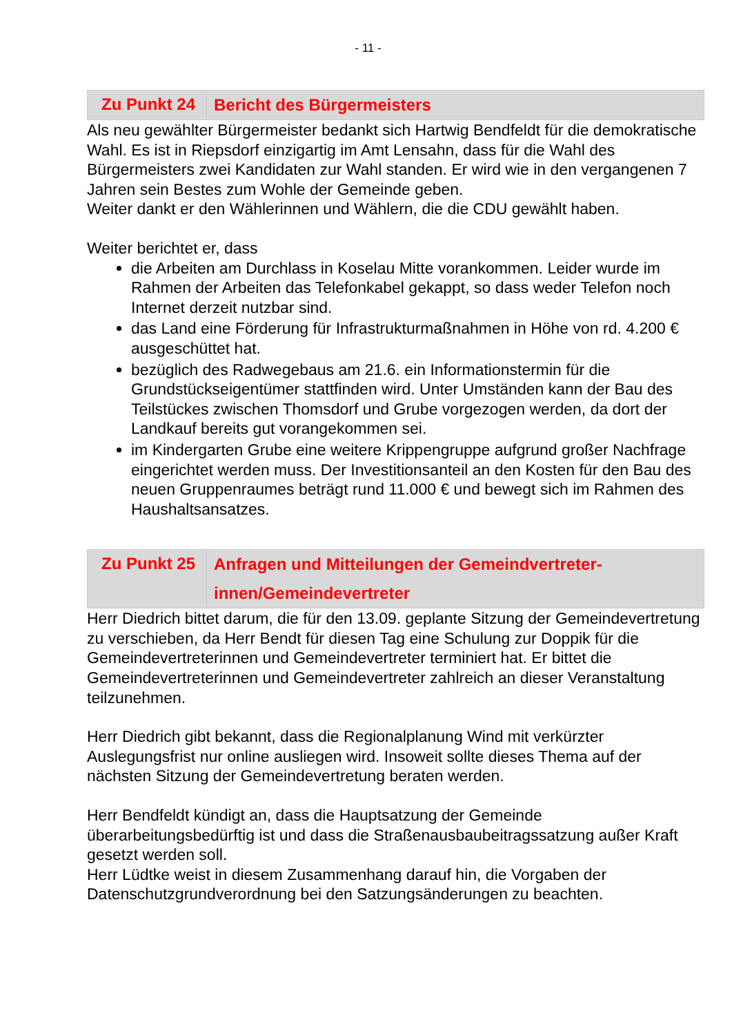- 11 -
Zu Punkt 24
Bericht des Bürgermeisters
Als neu gewählter Bürgermeister bedankt sich Hartwig Bendfeldt für die demokratische Wahl. Es ist in Riepsdorf einzigartig im Amt Lensahn, dass für die Wahl des Bürgermeisters zwei Kandidaten zur Wahl standen. Er wird wie in den vergangenen 7 Jahren sein Bestes zum Wohle der Gemeinde geben.
Weiter dankt er den Wählerinnen und Wählern, die die CDU gewählt haben.
Weiter berichtet er, dass
die Arbeiten am Durchlass in Koselau Mitte vorankommen. Leider wurde im Rahmen der Arbeiten das Telefonkabel gekappt, so dass weder Telefon noch Internet derzeit nutzbar sind.
das Land eine Förderung für Infrastrukturmaßnahmen in Höhe von rd. 4.200 € ausgeschüttet hat.
bezüglich des Radwegebaus am 21.6. ein Informationstermin für die Grundstückseigentümer stattfinden wird. Unter Umständen kann der Bau des Teilstückes zwischen Thomsdorf und Grube vorgezogen werden, da dort der Landkauf bereits gut vorangekommen sei.
im Kindergarten Grube eine weitere Krippengruppe aufgrund großer Nachfrage eingerichtet werden muss. Der Investitionsanteil an den Kosten für den Bau des neuen Gruppenraumes beträgt rund 11.000 € und bewegt sich im Rahmen des Haushaltsansatzes.
Zu Punkt 25
Anfragen und Mitteilungen der Gemeindvertreter-
innen/Gemeindevertreter
Herr Diedrich bittet darum, die für den 13.09. geplante Sitzung der Gemeindevertretung zu verschieben, da Herr Bendt für diesen Tag eine Schulung zur Doppik für die Gemeindevertreterinnen und Gemeindevertreter terminiert hat. Er bittet die Gemeindevertreterinnen und Gemeindevertreter zahlreich an dieser Veranstaltung teilzunehmen.
Herr Diedrich gibt bekannt, dass die Regionalplanung Wind mit verkürzter Auslegungsfrist nur online ausliegen wird. Insoweit sollte dieses Thema auf der nächsten Sitzung der Gemeindevertretung beraten werden.
Herr Bendfeldt kündigt an, dass die Hauptsatzung der Gemeinde überarbeitungsbedürftig ist und dass die Straßenausbaubeitragssatzung außer Kraft gesetzt werden soll.
Herr Lüdtke weist in diesem Zusammenhang darauf hin, die Vorgaben der Datenschutzgrundverordnung bei den Satzungsänderungen zu beachten.